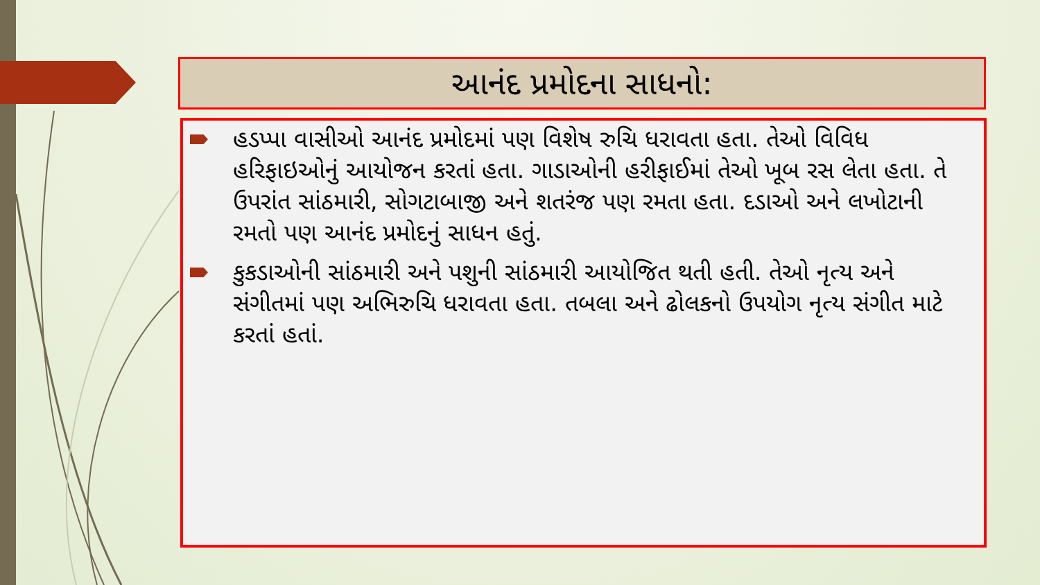આનંદ પ્રમોદના સાધનો:
હડપ્પા વાસીઓ આનંદ પ્રમોદમાં પણ વિશેષ રુચિ ધરાવતા હતા. તેઓ વિવિધ હરિફાઇઓનું આયોજન કરતાં હતા. ગાડાઓની હરીફાઈમાં તેઓ ખૂબ રસ લેતા હતા. તે ઉપરાંત સાંઠમારી, સોગટાબાજી અને શતરંજ પણ રમતા હતા. દડાઓ અને લખોટાની રમતો પણ આનંદ પ્રમોદનું સાધન હતું.
કુકડાઓની સાંઠમારી અને પશુની સાંઠમારી આયોજિત થતી હતી. તેઓ નૃત્ય અને સંગીતમાં પણ અભિરુચિ ધરાવતા હતા. તબલા અને ઢોલકનો ઉપયોગ નૃત્ય સંગીત માટે કરતાં હતાં.